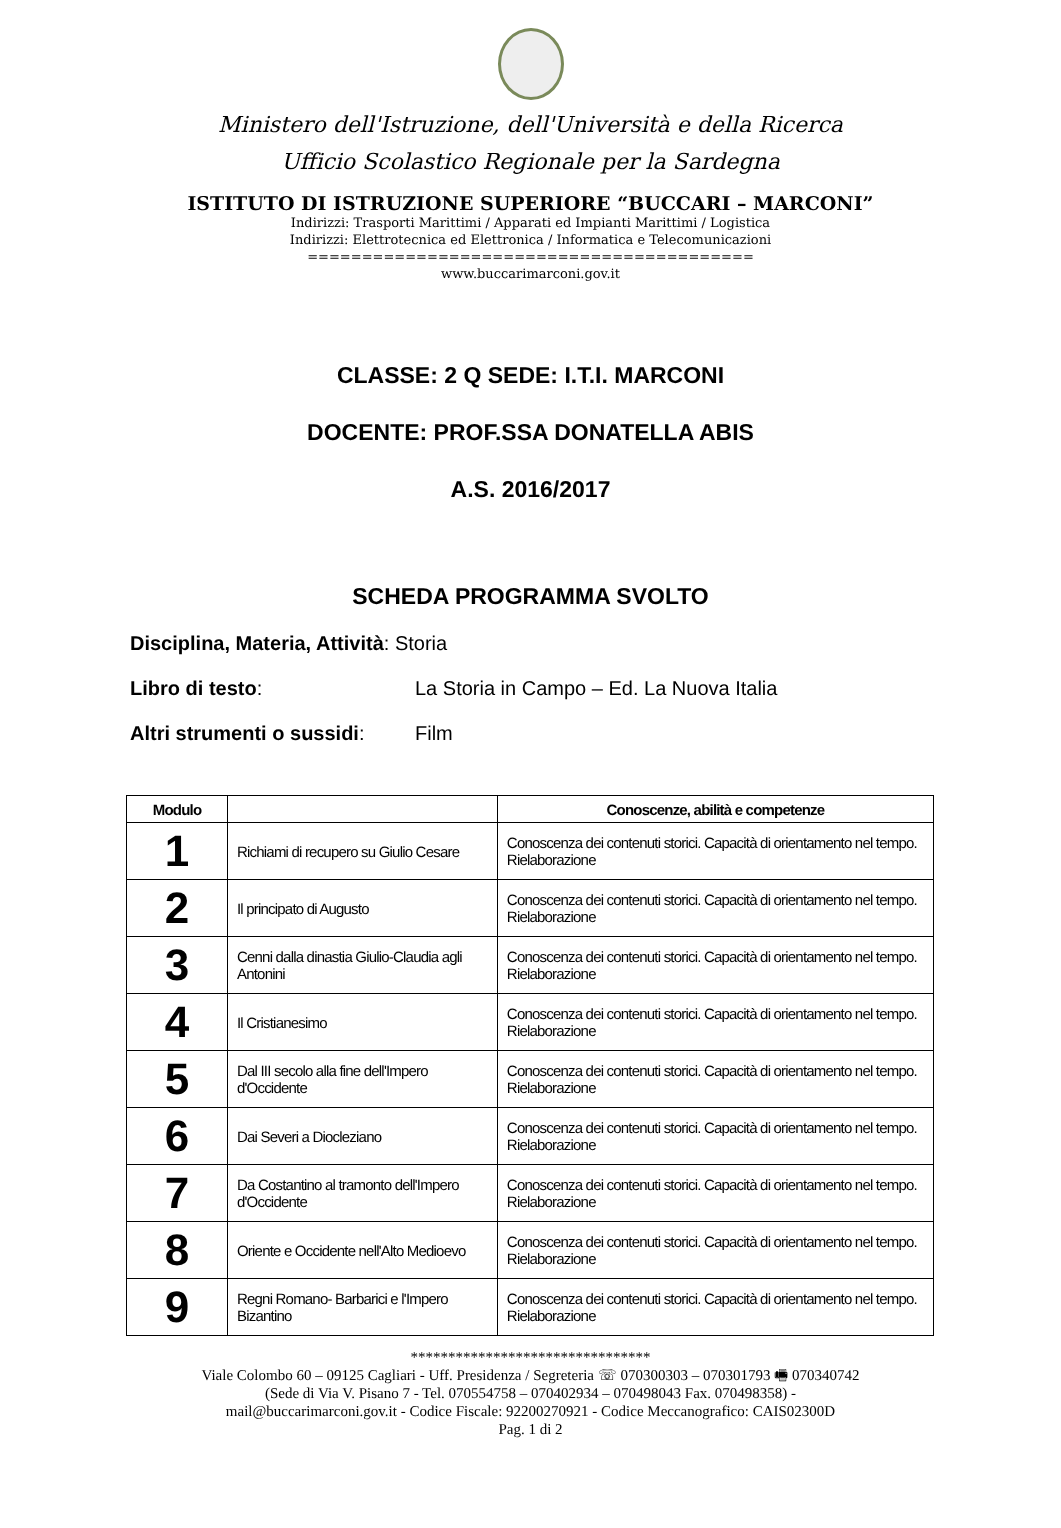Ministero dell'Istruzione, dell'Università e della Ricerca
Ufficio Scolastico Regionale per la Sardegna
ISTITUTO DI ISTRUZIONE SUPERIORE “BUCCARI – MARCONI”
Indirizzi: Trasporti Marittimi / Apparati ed Impianti Marittimi / Logistica
Indirizzi: Elettrotecnica ed Elettronica / Informatica e Telecomunicazioni
=========================================
www.buccarimarconi.gov.it
CLASSE: 2 Q SEDE: I.T.I. MARCONI
DOCENTE: PROF.SSA DONATELLA ABIS
A.S. 2016/2017
SCHEDA PROGRAMMA SVOLTO
Disciplina, Materia, Attività: Storia
Libro di testo: La Storia in Campo – Ed. La Nuova Italia
Altri strumenti o sussidi: Film
| Modulo | | Conoscenze, abilità e competenze |
| --- | --- | --- |
| 1 | Richiami di recupero su Giulio Cesare | Conoscenza dei contenuti storici. Capacità di orientamento nel tempo. Rielaborazione |
| 2 | Il principato di Augusto | Conoscenza dei contenuti storici. Capacità di orientamento nel tempo. Rielaborazione |
| 3 | Cenni dalla dinastia Giulio-Claudia agli Antonini | Conoscenza dei contenuti storici. Capacità di orientamento nel tempo. Rielaborazione |
| 4 | Il Cristianesimo | Conoscenza dei contenuti storici. Capacità di orientamento nel tempo. Rielaborazione |
| 5 | Dal III secolo alla fine dell'Impero d'Occidente | Conoscenza dei contenuti storici. Capacità di orientamento nel tempo. Rielaborazione |
| 6 | Dai Severi a Diocleziano | Conoscenza dei contenuti storici. Capacità di orientamento nel tempo. Rielaborazione |
| 7 | Da Costantino al tramonto dell'Impero d'Occidente | Conoscenza dei contenuti storici. Capacità di orientamento nel tempo. Rielaborazione |
| 8 | Oriente e Occidente nell'Alto Medioevo | Conoscenza dei contenuti storici. Capacità di orientamento nel tempo. Rielaborazione |
| 9 | Regni Romano- Barbarici e l'Impero Bizantino | Conoscenza dei contenuti storici. Capacità di orientamento nel tempo. Rielaborazione |
********************************
Viale Colombo 60 – 09125 Cagliari - Uff. Presidenza / Segreteria ☏ 070300303 – 070301793 🖷 070340742
(Sede di Via V. Pisano 7 - Tel. 070554758 – 070402934 – 070498043 Fax. 070498358) -
mail@buccarimarconi.gov.it - Codice Fiscale: 92200270921 - Codice Meccanografico: CAIS02300D
Pag. 1 di 2